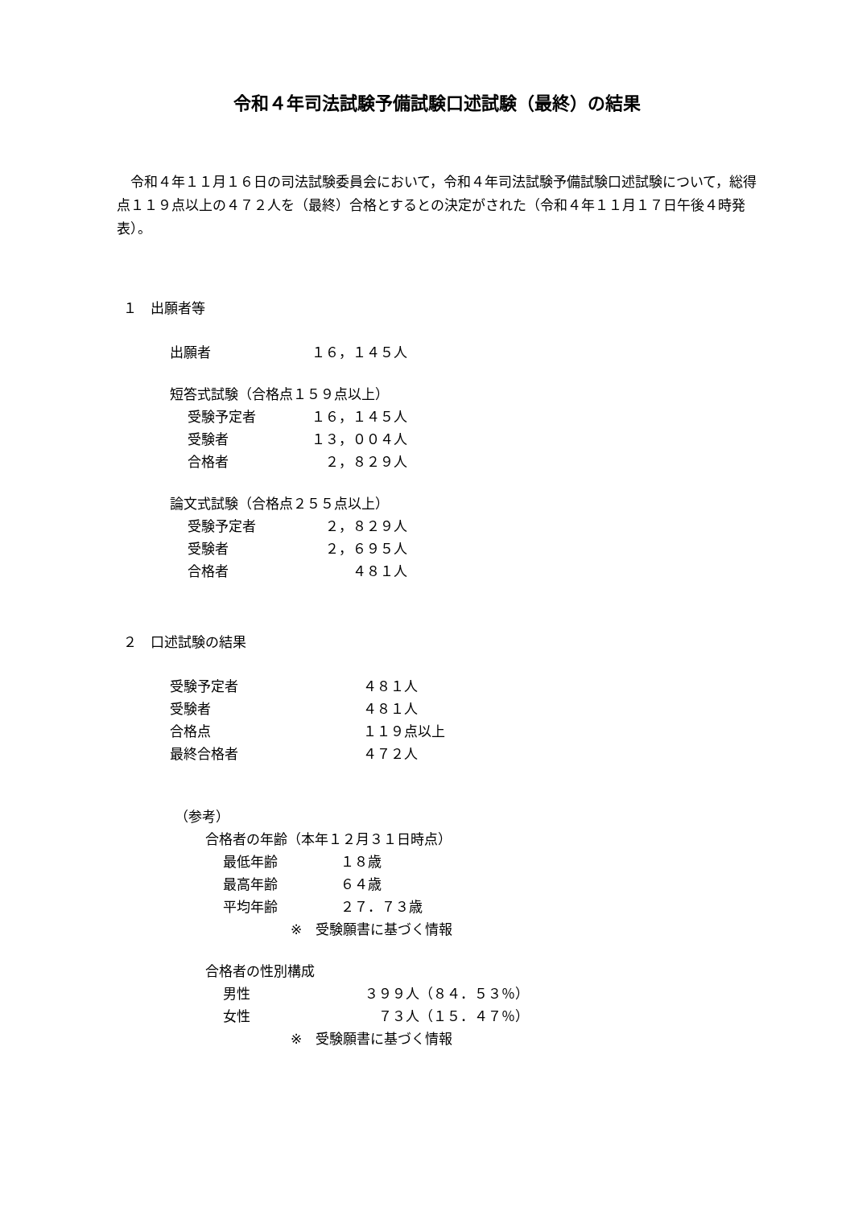令和４年司法試験予備試験口述試験（最終）の結果
　令和４年１１月１６日の司法試験委員会において，令和４年司法試験予備試験口述試験について，総得点１１９点以上の４７２人を（最終）合格とするとの決定がされた（令和４年１１月１７日午後４時発表）。
１　出願者等
出願者 １６，１４５人
短答式試験（合格点１５９点以上）
受験予定者 １６，１４５人
受験者 １３，００４人
合格者　２，８２９人
論文式試験（合格点２５５点以上）
受験予定者　２，８２９人
受験者　２，６９５人
合格者　　　４８１人
２　口述試験の結果
受験予定者 ４８１人
受験者 ４８１人
合格点 １１９点以上
最終合格者 ４７２人
（参考）
合格者の年齢（本年１２月３１日時点）
最低年齢 １８歳
最高年齢 ６４歳
平均年齢 ２７．７３歳
※　受験願書に基づく情報
合格者の性別構成
男性 ３９９人（８４．５３％）
女性　７３人（１５．４７％）
※　受験願書に基づく情報